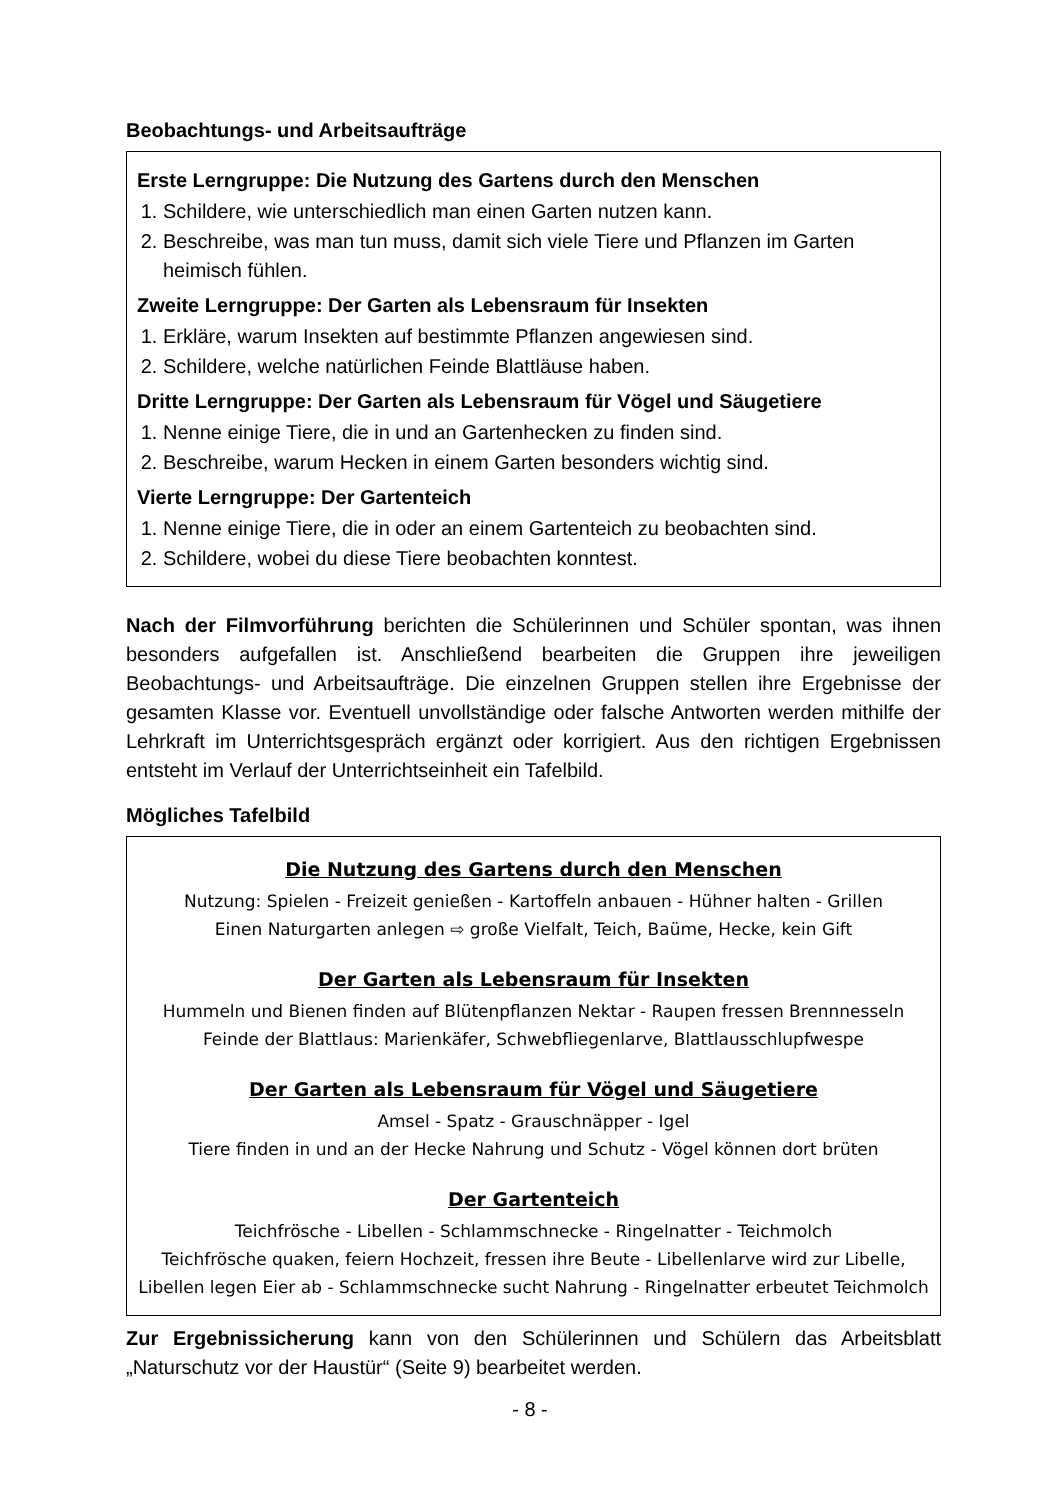Beobachtungs- und Arbeitsaufträge
Erste Lerngruppe: Die Nutzung des Gartens durch den Menschen
1. Schildere, wie unterschiedlich man einen Garten nutzen kann.
2. Beschreibe, was man tun muss, damit sich viele Tiere und Pflanzen im Garten heimisch fühlen.
Zweite Lerngruppe: Der Garten als Lebensraum für Insekten
1. Erkläre, warum Insekten auf bestimmte Pflanzen angewiesen sind.
2. Schildere, welche natürlichen Feinde Blattläuse haben.
Dritte Lerngruppe: Der Garten als Lebensraum für Vögel und Säugetiere
1. Nenne einige Tiere, die in und an Gartenhecken zu finden sind.
2. Beschreibe, warum Hecken in einem Garten besonders wichtig sind.
Vierte Lerngruppe: Der Gartenteich
1. Nenne einige Tiere, die in oder an einem Gartenteich zu beobachten sind.
2. Schildere, wobei du diese Tiere beobachten konntest.
Nach der Filmvorführung berichten die Schülerinnen und Schüler spontan, was ihnen besonders aufgefallen ist. Anschließend bearbeiten die Gruppen ihre jeweiligen Beobachtungs- und Arbeitsaufträge. Die einzelnen Gruppen stellen ihre Ergebnisse der gesamten Klasse vor. Eventuell unvollständige oder falsche Antworten werden mithilfe der Lehrkraft im Unterrichtsgespräch ergänzt oder korrigiert. Aus den richtigen Ergebnissen entsteht im Verlauf der Unterrichtseinheit ein Tafelbild.
Mögliches Tafelbild
Die Nutzung des Gartens durch den Menschen
Nutzung: Spielen - Freizeit genießen - Kartoffeln anbauen - Hühner halten - Grillen
Einen Naturgarten anlegen ⇨ große Vielfalt, Teich, Baüme, Hecke, kein Gift
Der Garten als Lebensraum für Insekten
Hummeln und Bienen finden auf Blütenpflanzen Nektar - Raupen fressen Brennnesseln
Feinde der Blattlaus: Marienkäfer, Schwebfliegenlarve, Blattlausschlupfwespe
Der Garten als Lebensraum für Vögel und Säugetiere
Amsel - Spatz - Grauschnäpper - Igel
Tiere finden in und an der Hecke Nahrung und Schutz - Vögel können dort brüten
Der Gartenteich
Teichfrösche - Libellen - Schlammschnecke - Ringelnatter - Teichmolch
Teichfrösche quaken, feiern Hochzeit, fressen ihre Beute - Libellenlarve wird zur Libelle, Libellen legen Eier ab - Schlammschnecke sucht Nahrung - Ringelnatter erbeutet Teichmolch
Zur Ergebnissicherung kann von den Schülerinnen und Schülern das Arbeitsblatt „Naturschutz vor der Haustür“ (Seite 9) bearbeitet werden.
- 8 -